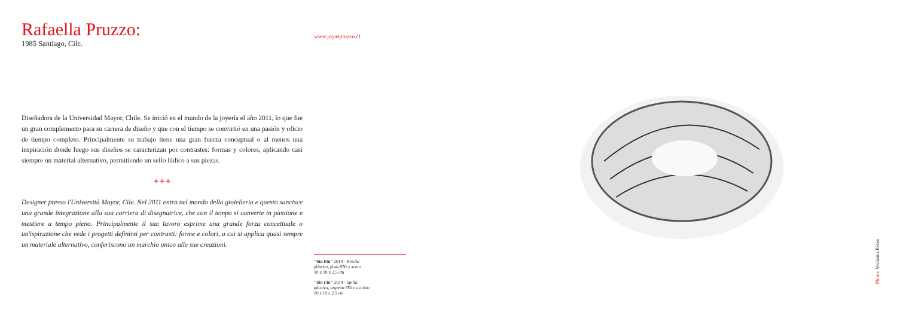Rafaella Pruzzo:
1985 Santiago, Cile.
Diseñadora de la Universidad Mayor, Chile. Se inició en el mundo de la joyería el año 2011, lo que fue un gran complemento para su carrera de diseño y que con el tiempo se convirtió en una pasión y oficio de tiempo completo. Principalmente su trabajo tiene una gran fuerza conceptual o al menos una inspiración donde luego sus diseños se caracterizan por contrastes: formas y colores, aplicando casi siempre un material alternativo, permitiendo un sello lúdico a sus piezas.
+++
Designer presso l'Università Mayor, Cile. Nel 2011 entra nel mondo della gioielleria e questo sancisce una grande integrazione alla sua carriera di disegnatrice, che con il tempo si converte in passione e mestiere a tempo pieno. Principalmente il suo lavoro esprime una grande forza concettuale o un'ispirazione che vede i progetti definirsi per contrasti: forme e colori, a cui si applica quasi sempre un materiale alternativo, conferiscono un marchio unico alle sue creazioni.
www.joyaspruzzo.cl
"Sin Fin" 2014 - Broche
plástico, plata 950 y acero
10 x 10 x 2,5 cm
"Sin Fin" 2014 - Spilla
plastica, argento 950 e acciaio
10 x 10 x 2,5 cm
Photo: Verónica Pérez